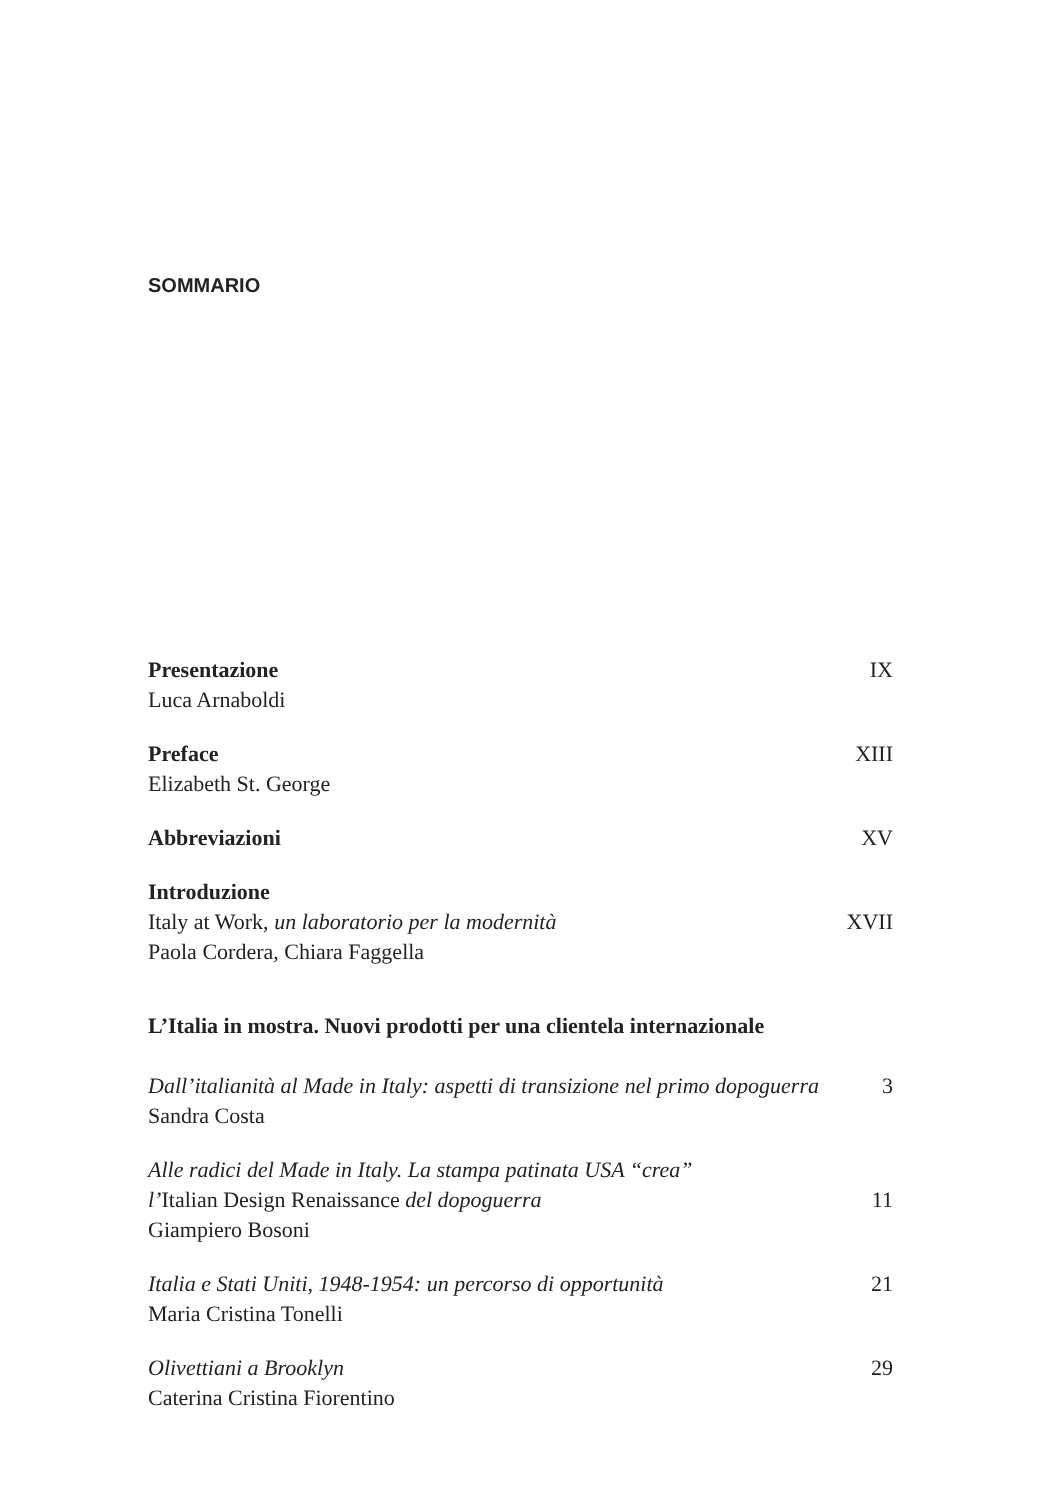SOMMARIO
Presentazione IX
Luca Arnaboldi
Preface XIII
Elizabeth St. George
Abbreviazioni XV
Introduzione
Italy at Work, un laboratorio per la modernità XVII
Paola Cordera, Chiara Faggella
L’Italia in mostra. Nuovi prodotti per una clientela internazionale
Dall’italianità al Made in Italy: aspetti di transizione nel primo dopoguerra 3
Sandra Costa
Alle radici del Made in Italy. La stampa patinata USA “crea”
l’Italian Design Renaissance del dopoguerra 11
Giampiero Bosoni
Italia e Stati Uniti, 1948-1954: un percorso di opportunità 21
Maria Cristina Tonelli
Olivettiani a Brooklyn 29
Caterina Cristina Fiorentino